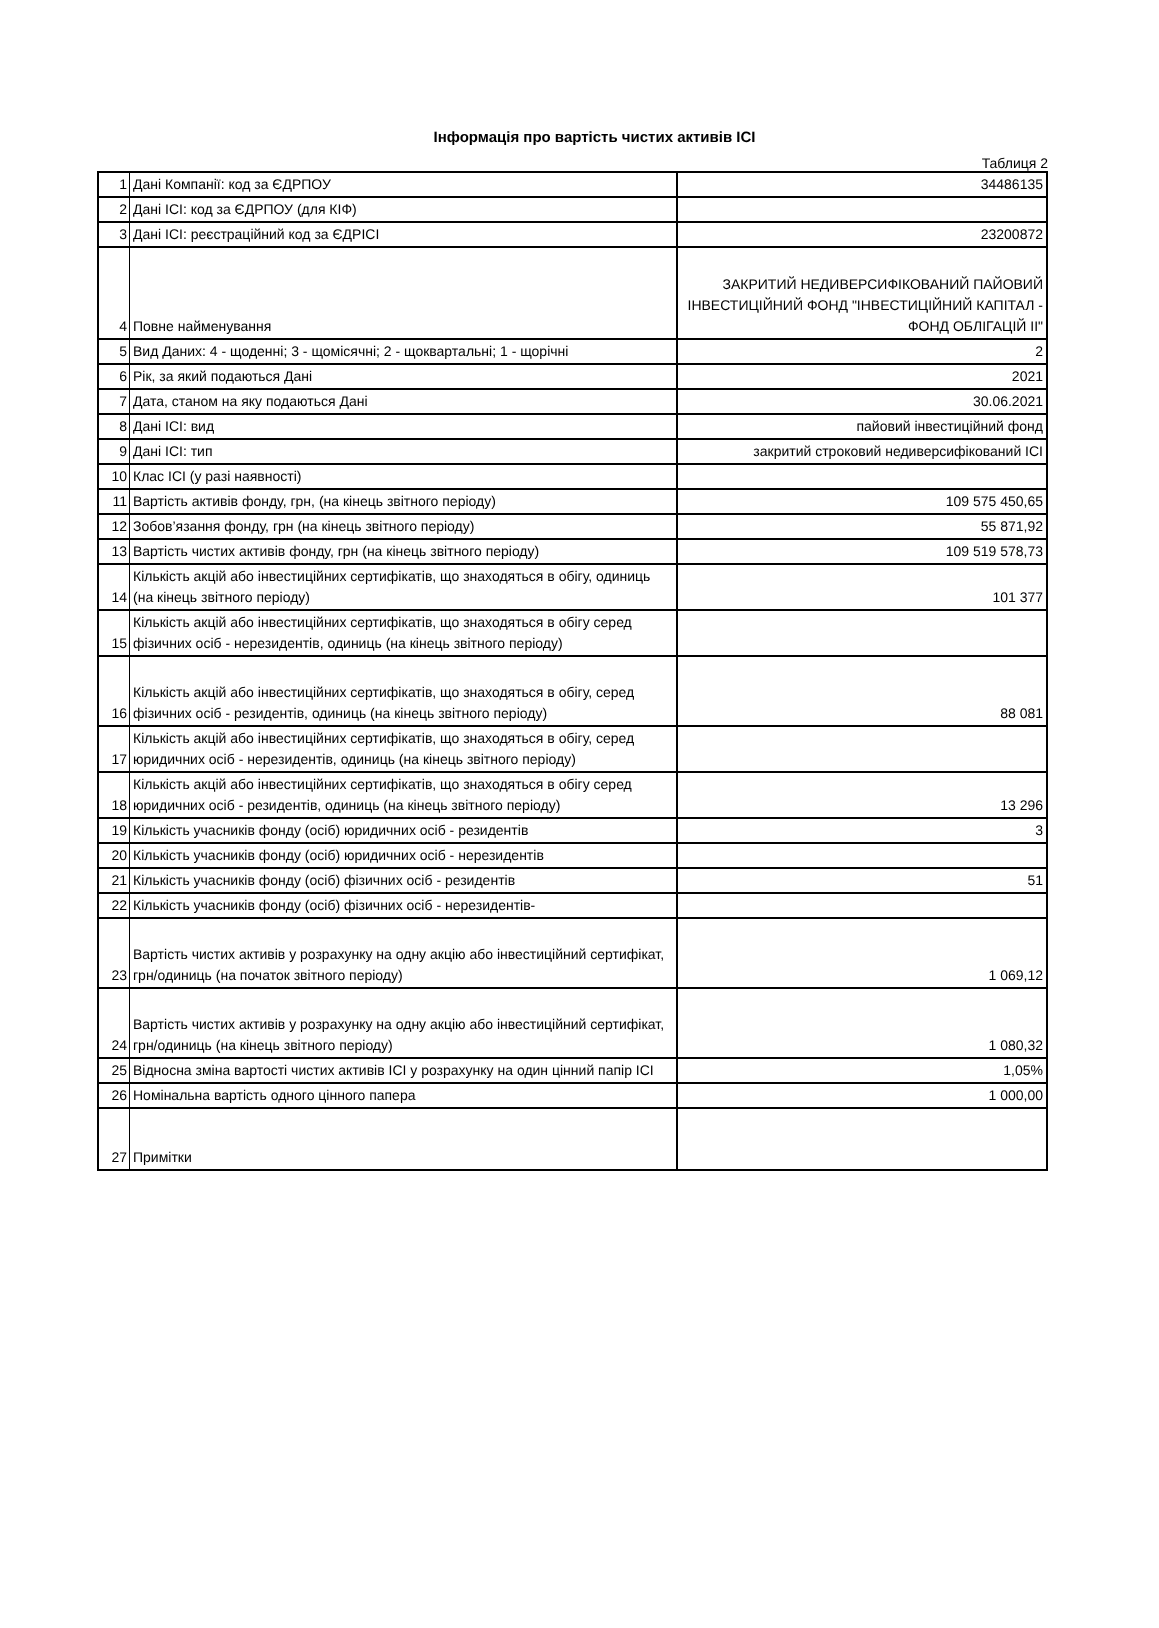Інформація про вартість чистих активів ICI
Таблиця 2
| 1 | Дані Компанії: код за ЄДРПОУ | 34486135 |
| 2 | Дані ICI: код за ЄДРПОУ (для КІФ) | |
| 3 | Дані ICI: реєстраційний код за ЄДРІСІ | 23200872 |
| 4 | Повне найменування | ЗАКРИТИЙ НЕДИВЕРСИФІКОВАНИЙ ПАЙОВИЙ ІНВЕСТИЦІЙНИЙ ФОНД "ІНВЕСТИЦІЙНИЙ КАПІТАЛ - ФОНД ОБЛІГАЦІЙ ІІ" |
| 5 | Вид Даних: 4 - щоденні; 3 - щомісячні; 2 - щоквартальні; 1 - щорічні | 2 |
| 6 | Рік, за який подаються Дані | 2021 |
| 7 | Дата, станом на яку подаються Дані | 30.06.2021 |
| 8 | Дані ICI: вид | пайовий інвестиційний фонд |
| 9 | Дані ICI: тип | закритий строковий недиверсифікований ICI |
| 10 | Клас ICI (у разі наявності) | |
| 11 | Вартість активів фонду, грн, (на кінець звітного періоду) | 109 575 450,65 |
| 12 | Зобов’язання фонду, грн (на кінець звітного періоду) | 55 871,92 |
| 13 | Вартість чистих активів фонду, грн (на кінець звітного періоду) | 109 519 578,73 |
| 14 | Кількість акцій або інвестиційних сертифікатів, що знаходяться в обігу, одиниць (на кінець звітного періоду) | 101 377 |
| 15 | Кількість акцій або інвестиційних сертифікатів, що знаходяться в обігу серед фізичних осіб - нерезидентів, одиниць (на кінець звітного періоду) | |
| 16 | Кількість акцій або інвестиційних сертифікатів, що знаходяться в обігу, серед фізичних осіб - резидентів, одиниць (на кінець звітного періоду) | 88 081 |
| 17 | Кількість акцій або інвестиційних сертифікатів, що знаходяться в обігу, серед юридичних осіб - нерезидентів, одиниць (на кінець звітного періоду) | |
| 18 | Кількість акцій або інвестиційних сертифікатів, що знаходяться в обігу серед юридичних осіб - резидентів, одиниць (на кінець звітного періоду) | 13 296 |
| 19 | Кількість учасників фонду (осіб) юридичних осіб - резидентів | 3 |
| 20 | Кількість учасників фонду (осіб) юридичних осіб - нерезидентів | |
| 21 | Кількість учасників фонду (осіб) фізичних осіб - резидентів | 51 |
| 22 | Кількість учасників фонду (осіб) фізичних осіб - нерезидентів- | |
| 23 | Вартість чистих активів у розрахунку на одну акцію або інвестиційний сертифікат, грн/одиниць (на початок звітного періоду) | 1 069,12 |
| 24 | Вартість чистих активів у розрахунку на одну акцію або інвестиційний сертифікат, грн/одиниць (на кінець звітного періоду) | 1 080,32 |
| 25 | Відносна зміна вартості чистих активів ICI у розрахунку на один цінний папір ICI | 1,05% |
| 26 | Номінальна вартість одного цінного папера | 1 000,00 |
| 27 | Примітки | |